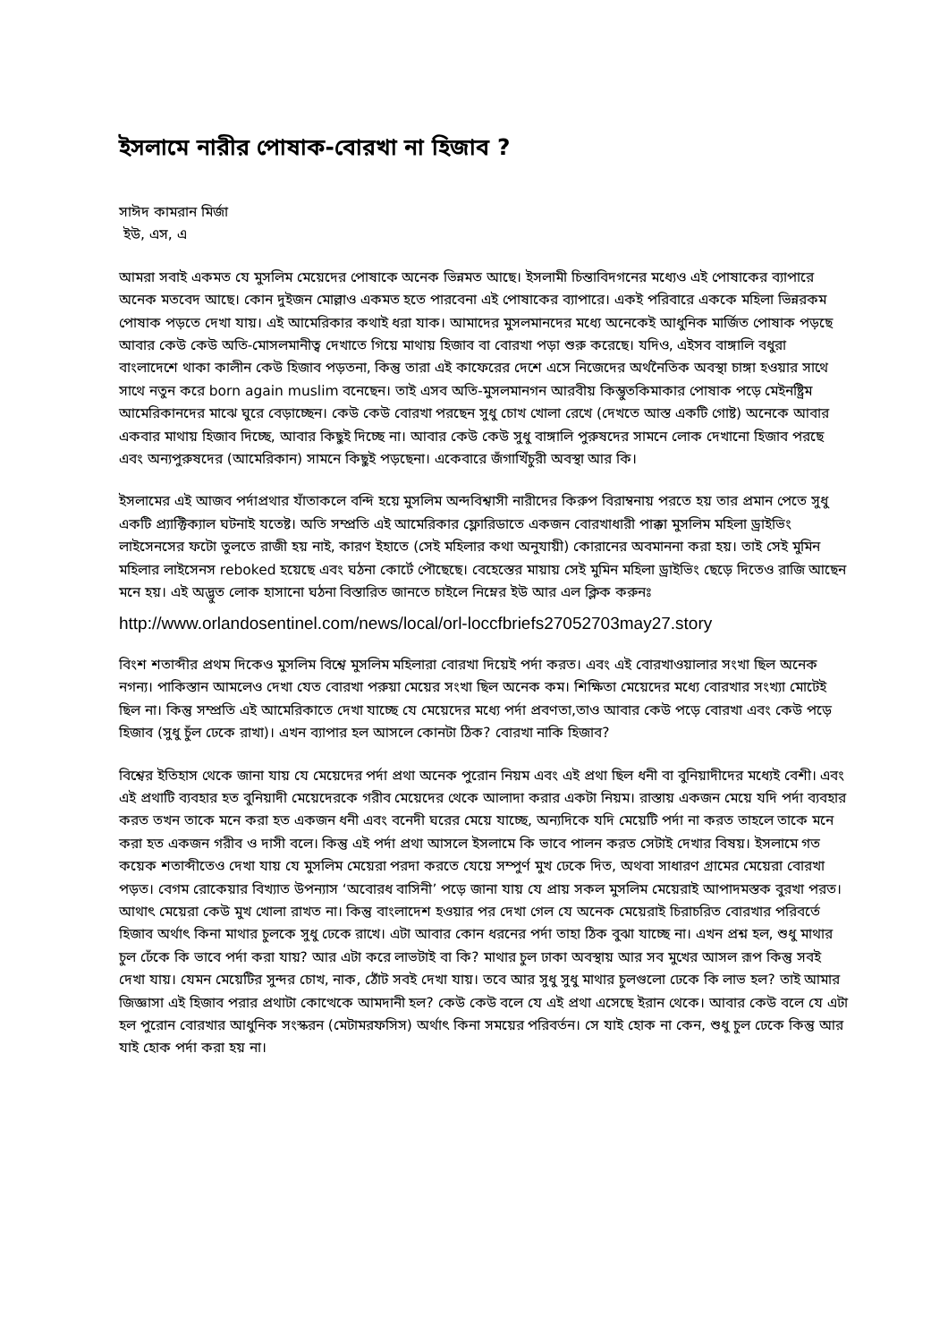ইসলামে নারীর পোষাক-বোরখা না হিজাব ?
সাঈদ কামরান মির্জা
ইউ, এস, এ
আমরা সবাই একমত যে মুসলিম মেয়েদের পোষাকে অনেক ভিন্নমত আছে। ইসলামী চিন্তাবিদগনের মধ্যেও এই পোষাকের ব্যাপারে অনেক মতবেদ আছে। কোন দুইজন মোল্লাও একমত হতে পারবেনা এই পোষাকের ব্যাপারে। একই পরিবারে এককে মহিলা ভিন্নরকম পোষাক পড়তে দেখা যায়। এই আমেরিকার কথাই ধরা যাক। আমাদের মুসলমানদের মধ্যে অনেকেই আধুনিক মার্জিত পোষাক পড়ছে আবার কেউ কেউ অতি-মোসলমানীত্ব দেখাতে গিয়ে মাথায় হিজাব বা বোরখা পড়া শুরু করেছে। যদিও, এইসব বাঙ্গালি বধুরা বাংলাদেশে থাকা কালীন কেউ হিজাব পড়তনা, কিন্তু তারা এই কাফেরের দেশে এসে নিজেদের অর্থনৈতিক অবস্থা চাঙ্গা হওয়ার সাথে সাথে নতুন করে born again muslim বনেছেন। তাই এসব অতি-মুসলমানগন আরবীয় কিম্ভুতকিমাকার পোষাক পড়ে মেইনষ্ট্রিম আমেরিকানদের মাঝে ঘুরে বেড়াচ্ছেন। কেউ কেউ বোরখা পরছেন সুধু চোখ খোলা রেখে (দেখতে আস্ত একটি গোষ্ট) অনেকে আবার একবার মাথায় হিজাব দিচ্ছে, আবার কিছুই দিচ্ছে না। আবার কেউ কেউ সুধু বাঙ্গালি পুরুষদের সামনে লোক দেখানো হিজাব পরছে এবং অন্যপুরুষদের (আমেরিকান) সামনে কিছুই পড়ছেনা। একেবারে জঁগাখিঁচুরী অবস্থা আর কি।
ইসলামের এই আজব পর্দাপ্রথার যাঁতাকলে বন্দি হয়ে মুসলিম অন্দবিশ্বাসী নারীদের কিরুপ বিরাম্বনায় পরতে হয় তার প্রমান পেতে সুধু একটি প্র্যাক্টিক্যাল ঘটনাই যতেষ্ট। অতি সম্প্রতি এই আমেরিকার ফ্লোরিডাতে একজন বোরখাধারী পাক্কা মুসলিম মহিলা ড্রাইভিং লাইসেনসের ফটো তুলতে রাজী হয় নাই, কারণ ইহাতে (সেই মহিলার কথা অনুযায়ী) কোরানের অবমাননা করা হয়। তাই সেই মুমিন মহিলার লাইসেনস reboked হয়েছে এবং ঘঠনা কোর্টে পৌছেছে। বেহেস্তের মায়ায় সেই মুমিন মহিলা ড্রাইভিং ছেড়ে দিতেও রাজি আছেন মনে হয়। এই অদ্ভুত লোক হাসানো ঘঠনা বিস্তারিত জানতে চাইলে নিম্নের ইউ আর এল ক্লিক করুনঃ
http://www.orlandosentinel.com/news/local/orl-loccfbriefs27052703may27.story
বিংশ শতাব্দীর প্রথম দিকেও মুসলিম বিশ্বে মুসলিম মহিলারা বোরখা দিয়েই পর্দা করত। এবং এই বোরখাওয়ালার সংখা ছিল অনেক নগন্য। পাকিস্তান আমলেও দেখা যেত বোরখা পরুয়া মেয়ের সংখা ছিল অনেক কম। শিক্ষিতা মেয়েদের মধ্যে বোরখার সংখ্যা মোটেই ছিল না। কিন্তু সম্প্রতি এই আমেরিকাতে দেখা যাচ্ছে যে মেয়েদের মধ্যে পর্দা প্রবণতা,তাও আবার কেউ পড়ে বোরখা এবং কেউ পড়ে হিজাব (সুধু চুঁল ঢেকে রাখা)। এখন ব্যাপার হল আসলে কোনটা ঠিক? বোরখা নাকি হিজাব?
বিশ্বের ইতিহাস থেকে জানা যায় যে মেয়েদের পর্দা প্রথা অনেক পুরোন নিয়ম এবং এই প্রথা ছিল ধনী বা বুনিয়াদীদের মধ্যেই বেশী। এবং এই প্রথাটি ব্যবহার হত বুনিয়াদী মেয়েদেরকে গরীব মেয়েদের থেকে আলাদা করার একটা নিয়ম। রাস্তায় একজন মেয়ে যদি পর্দা ব্যবহার করত তখন তাকে মনে করা হত একজন ধনী এবং বনেদী ঘরের মেয়ে যাচ্ছে, অন্যদিকে যদি মেয়েটি পর্দা না করত তাহলে তাকে মনে করা হত একজন গরীব ও দাসী বলে। কিন্তু এই পর্দা প্রথা আসলে ইসলামে কি ভাবে পালন করত সেটাই দেখার বিষয়। ইসলামে গত কয়েক শতাব্দীতেও দেখা যায় যে মুসলিম মেয়েরা পরদা করতে যেয়ে সম্পুর্ণ মুখ ঢেকে দিত, অথবা সাধারণ গ্রামের মেয়েরা বোরখা পড়ত। বেগম রোকেয়ার বিখ্যাত উপন্যাস ‘অবোরধ বাসিনী’ পড়ে জানা যায় যে প্রায় সকল মুসলিম মেয়েরাই আপাদমস্তক বুরখা পরত। আথাৎ মেয়েরা কেউ মুখ খোলা রাখত না। কিন্তু বাংলাদেশ হওয়ার পর দেখা গেল যে অনেক মেয়েরাই চিরাচরিত বোরখার পরিবর্তে হিজাব অর্থাৎ কিনা মাথার চুলকে সুধু ঢেকে রাখে। এটা আবার কোন ধরনের পর্দা তাহা ঠিক বুঝা যাচ্ছে না। এখন প্রশ্ন হল, শুধু মাথার চুল ঢেঁকে কি ভাবে পর্দা করা যায়? আর এটা করে লাভটাই বা কি? মাথার চুল ঢাকা অবস্থায় আর সব মুখের আসল রূপ কিন্তু সবই দেখা যায়। যেমন মেয়েটির সুন্দর চোখ, নাক, ঠোঁট সবই দেখা যায়। তবে আর সুধু সুধু মাথার চুলগুলো ঢেকে কি লাভ হল? তাই আমার জিজ্ঞাসা এই হিজাব পরার প্রথাটা কোত্থেকে আমদানী হল? কেউ কেউ বলে যে এই প্রথা এসেছে ইরান থেকে। আবার কেউ বলে যে এটা হল পুরোন বোরখার আধুনিক সংস্করন (মেটামরফসিস) অর্থাৎ কিনা সময়ের পরিবর্তন। সে যাই হোক না কেন, শুধু চুল ঢেকে কিন্তু আর যাই হোক পর্দা করা হয় না।